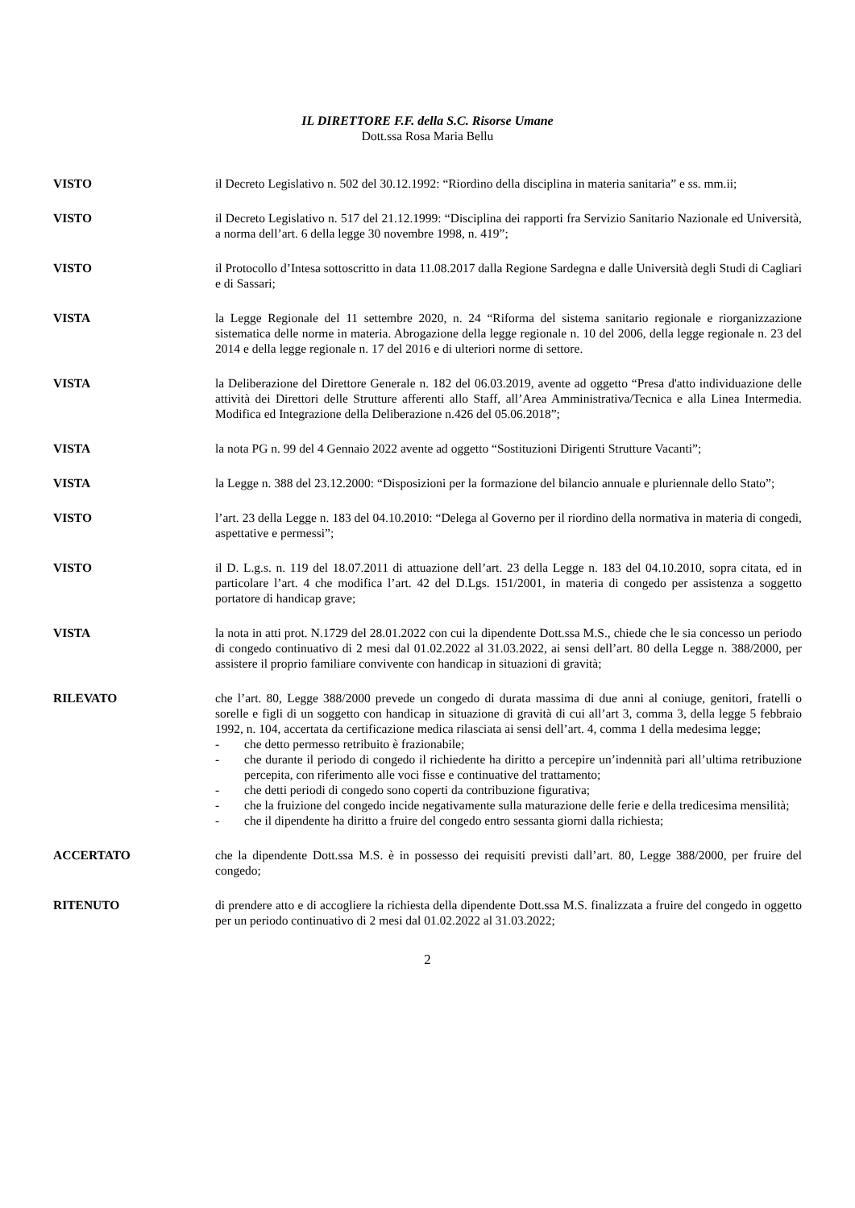IL DIRETTORE F.F. della S.C. Risorse Umane
Dott.ssa Rosa Maria Bellu
VISTO il Decreto Legislativo n. 502 del 30.12.1992: “Riordino della disciplina in materia sanitaria” e ss. mm.ii;
VISTO il Decreto Legislativo n. 517 del 21.12.1999: “Disciplina dei rapporti fra Servizio Sanitario Nazionale ed Università, a norma dell’art. 6 della legge 30 novembre 1998, n. 419”;
VISTO il Protocollo d’Intesa sottoscritto in data 11.08.2017 dalla Regione Sardegna e dalle Università degli Studi di Cagliari e di Sassari;
VISTA la Legge Regionale del 11 settembre 2020, n. 24 “Riforma del sistema sanitario regionale e riorganizzazione sistematica delle norme in materia. Abrogazione della legge regionale n. 10 del 2006, della legge regionale n. 23 del 2014 e della legge regionale n. 17 del 2016 e di ulteriori norme di settore.
VISTA la Deliberazione del Direttore Generale n. 182 del 06.03.2019, avente ad oggetto “Presa d'atto individuazione delle attività dei Direttori delle Strutture afferenti allo Staff, all’Area Amministrativa/Tecnica e alla Linea Intermedia. Modifica ed Integrazione della Deliberazione n.426 del 05.06.2018”;
VISTA la nota PG n. 99 del 4 Gennaio 2022 avente ad oggetto “Sostituzioni Dirigenti Strutture Vacanti”;
VISTA la Legge n. 388 del 23.12.2000: “Disposizioni per la formazione del bilancio annuale e pluriennale dello Stato”;
VISTO l’art. 23 della Legge n. 183 del 04.10.2010: “Delega al Governo per il riordino della normativa in materia di congedi, aspettative e permessi”;
VISTO il D. L.g.s. n. 119 del 18.07.2011 di attuazione dell’art. 23 della Legge n. 183 del 04.10.2010, sopra citata, ed in particolare l’art. 4 che modifica l’art. 42 del D.Lgs. 151/2001, in materia di congedo per assistenza a soggetto portatore di handicap grave;
VISTA la nota in atti prot. N.1729 del 28.01.2022 con cui la dipendente Dott.ssa M.S., chiede che le sia concesso un periodo di congedo continuativo di 2 mesi dal 01.02.2022 al 31.03.2022, ai sensi dell’art. 80 della Legge n. 388/2000, per assistere il proprio familiare convivente con handicap in situazioni di gravità;
RILEVATO che l’art. 80, Legge 388/2000 prevede un congedo di durata massima di due anni al coniuge, genitori, fratelli o sorelle e figli di un soggetto con handicap in situazione di gravità di cui all’art 3, comma 3, della legge 5 febbraio 1992, n. 104, accertata da certificazione medica rilasciata ai sensi dell’art. 4, comma 1 della medesima legge;
- che detto permesso retribuito è frazionabile;
- che durante il periodo di congedo il richiedente ha diritto a percepire un’indennità pari all’ultima retribuzione percepita, con riferimento alle voci fisse e continuative del trattamento;
- che detti periodi di congedo sono coperti da contribuzione figurativa;
- che la fruizione del congedo incide negativamente sulla maturazione delle ferie e della tredicesima mensilità;
- che il dipendente ha diritto a fruire del congedo entro sessanta giorni dalla richiesta;
ACCERTATO che la dipendente Dott.ssa M.S. è in possesso dei requisiti previsti dall’art. 80, Legge 388/2000, per fruire del congedo;
RITENUTO di prendere atto e di accogliere la richiesta della dipendente Dott.ssa M.S. finalizzata a fruire del congedo in oggetto per un periodo continuativo di 2 mesi dal 01.02.2022 al 31.03.2022;
2